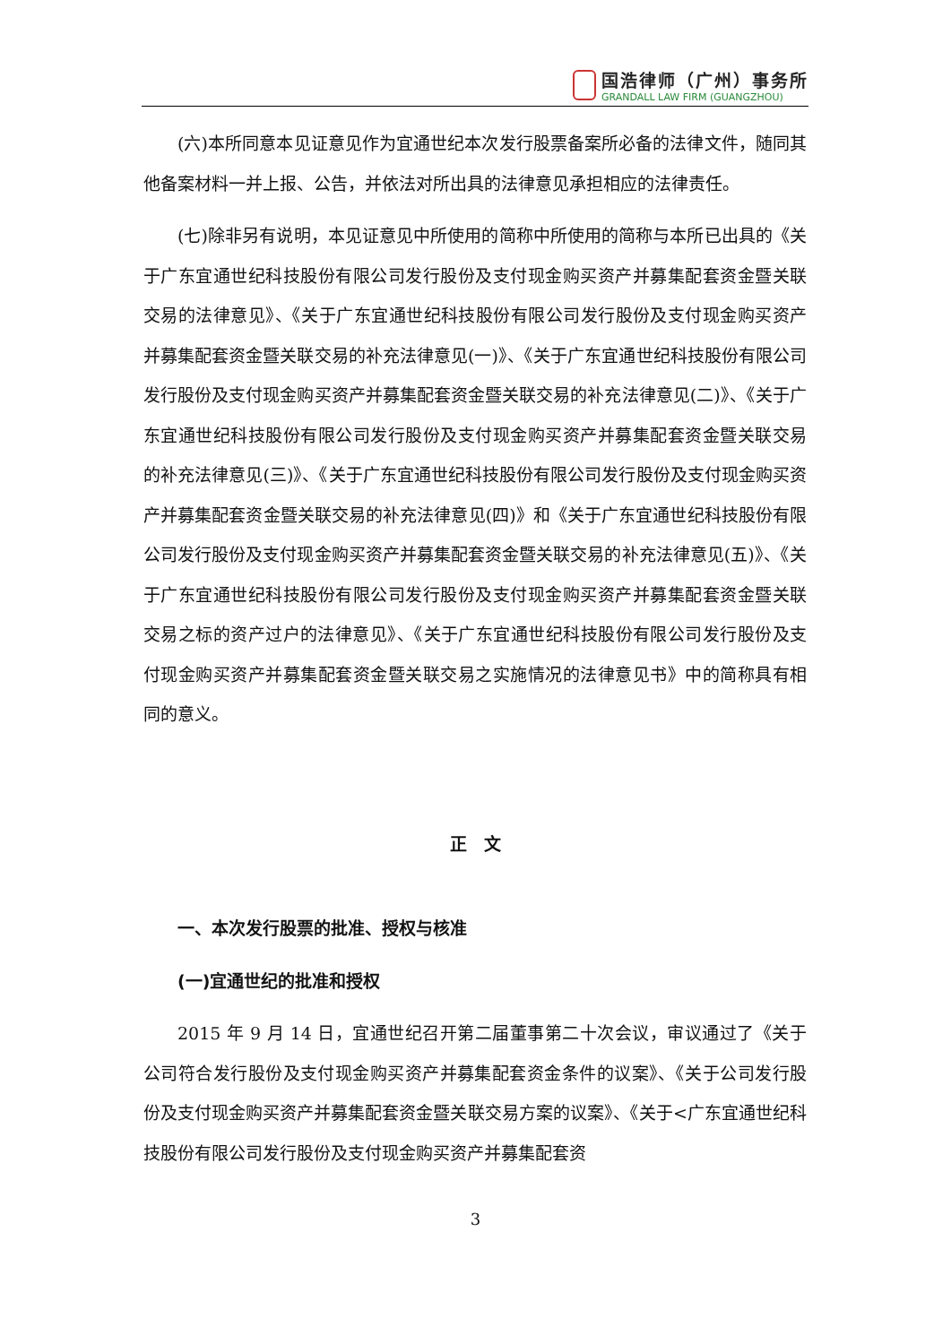国浩律师（广州）事务所
GRANDALL LAW FIRM (GUANGZHOU)
(六)本所同意本见证意见作为宜通世纪本次发行股票备案所必备的法律文件，随同其他备案材料一并上报、公告，并依法对所出具的法律意见承担相应的法律责任。
(七)除非另有说明，本见证意见中所使用的简称中所使用的简称与本所已出具的《关于广东宜通世纪科技股份有限公司发行股份及支付现金购买资产并募集配套资金暨关联交易的法律意见》、《关于广东宜通世纪科技股份有限公司发行股份及支付现金购买资产并募集配套资金暨关联交易的补充法律意见(一)》、《关于广东宜通世纪科技股份有限公司发行股份及支付现金购买资产并募集配套资金暨关联交易的补充法律意见(二)》、《关于广东宜通世纪科技股份有限公司发行股份及支付现金购买资产并募集配套资金暨关联交易的补充法律意见(三)》、《关于广东宜通世纪科技股份有限公司发行股份及支付现金购买资产并募集配套资金暨关联交易的补充法律意见(四)》和《关于广东宜通世纪科技股份有限公司发行股份及支付现金购买资产并募集配套资金暨关联交易的补充法律意见(五)》、《关于广东宜通世纪科技股份有限公司发行股份及支付现金购买资产并募集配套资金暨关联交易之标的资产过户的法律意见》、《关于广东宜通世纪科技股份有限公司发行股份及支付现金购买资产并募集配套资金暨关联交易之实施情况的法律意见书》中的简称具有相同的意义。
正　文
一、本次发行股票的批准、授权与核准
(一)宜通世纪的批准和授权
2015 年 9 月 14 日，宜通世纪召开第二届董事第二十次会议，审议通过了《关于公司符合发行股份及支付现金购买资产并募集配套资金条件的议案》、《关于公司发行股份及支付现金购买资产并募集配套资金暨关联交易方案的议案》、《关于<广东宜通世纪科技股份有限公司发行股份及支付现金购买资产并募集配套资
3